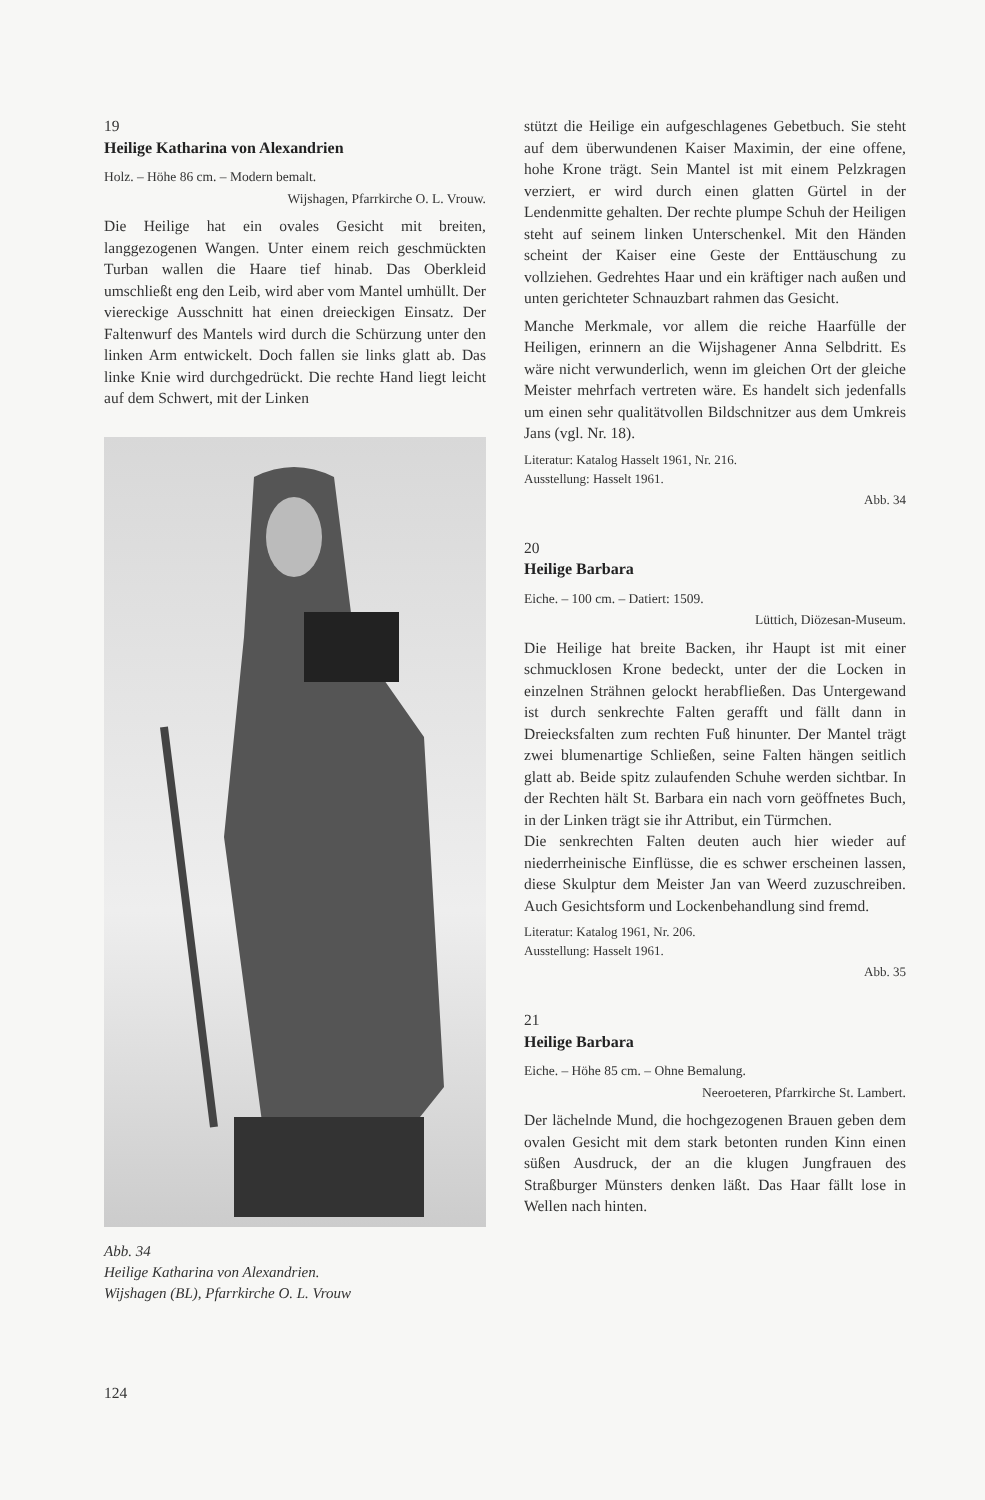19
Heilige Katharina von Alexandrien
Holz. – Höhe 86 cm. – Modern bemalt.
Wijshagen, Pfarrkirche O. L. Vrouw.
Die Heilige hat ein ovales Gesicht mit breiten, langgezogenen Wangen. Unter einem reich geschmückten Turban wallen die Haare tief hinab. Das Oberkleid umschließt eng den Leib, wird aber vom Mantel umhüllt. Der viereckige Ausschnitt hat einen dreieckigen Einsatz. Der Faltenwurf des Mantels wird durch die Schürzung unter den linken Arm entwickelt. Doch fallen sie links glatt ab. Das linke Knie wird durchgedrückt. Die rechte Hand liegt leicht auf dem Schwert, mit der Linken
Abb. 34
Heilige Katharina von Alexandrien.
Wijshagen (BL), Pfarrkirche O. L. Vrouw
stützt die Heilige ein aufgeschlagenes Gebetbuch. Sie steht auf dem überwundenen Kaiser Maximin, der eine offene, hohe Krone trägt. Sein Mantel ist mit einem Pelzkragen verziert, er wird durch einen glatten Gürtel in der Lendenmitte gehalten. Der rechte plumpe Schuh der Heiligen steht auf seinem linken Unterschenkel. Mit den Händen scheint der Kaiser eine Geste der Enttäuschung zu vollziehen. Gedrehtes Haar und ein kräftiger nach außen und unten gerichteter Schnauzbart rahmen das Gesicht.
Manche Merkmale, vor allem die reiche Haarfülle der Heiligen, erinnern an die Wijshagener Anna Selbdritt. Es wäre nicht verwunderlich, wenn im gleichen Ort der gleiche Meister mehrfach vertreten wäre. Es handelt sich jedenfalls um einen sehr qualitätvollen Bildschnitzer aus dem Umkreis Jans (vgl. Nr. 18).
Literatur: Katalog Hasselt 1961, Nr. 216.
Ausstellung: Hasselt 1961.
Abb. 34
20
Heilige Barbara
Eiche. – 100 cm. – Datiert: 1509.
Lüttich, Diözesan-Museum.
Die Heilige hat breite Backen, ihr Haupt ist mit einer schmucklosen Krone bedeckt, unter der die Locken in einzelnen Strähnen gelockt herabfließen. Das Untergewand ist durch senkrechte Falten gerafft und fällt dann in Dreiecksfalten zum rechten Fuß hinunter. Der Mantel trägt zwei blumenartige Schließen, seine Falten hängen seitlich glatt ab. Beide spitz zulaufenden Schuhe werden sichtbar. In der Rechten hält St. Barbara ein nach vorn geöffnetes Buch, in der Linken trägt sie ihr Attribut, ein Türmchen.
Die senkrechten Falten deuten auch hier wieder auf niederrheinische Einflüsse, die es schwer erscheinen lassen, diese Skulptur dem Meister Jan van Weerd zuzuschreiben. Auch Gesichtsform und Lockenbehandlung sind fremd.
Literatur: Katalog 1961, Nr. 206.
Ausstellung: Hasselt 1961.
Abb. 35
21
Heilige Barbara
Eiche. – Höhe 85 cm. – Ohne Bemalung.
Neeroeteren, Pfarrkirche St. Lambert.
Der lächelnde Mund, die hochgezogenen Brauen geben dem ovalen Gesicht mit dem stark betonten runden Kinn einen süßen Ausdruck, der an die klugen Jungfrauen des Straßburger Münsters denken läßt. Das Haar fällt lose in Wellen nach hinten.
124